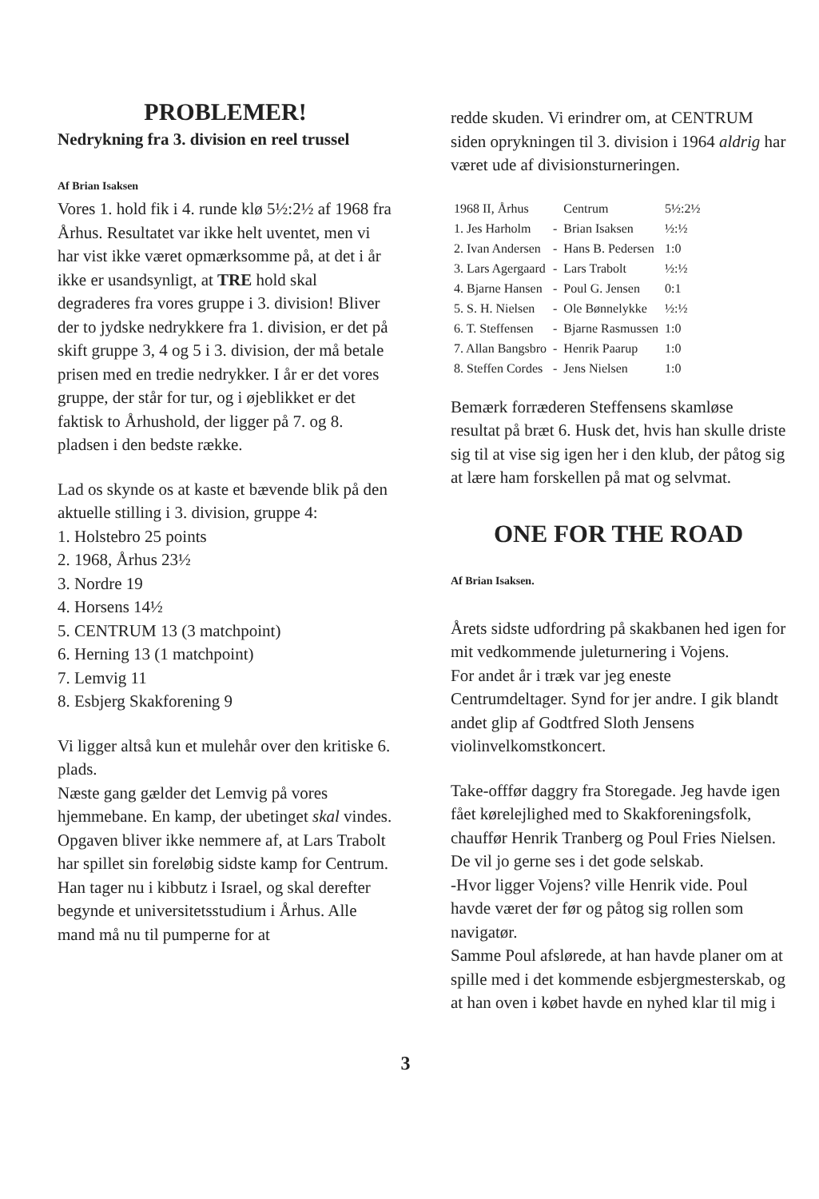PROBLEMER!
Nedrykning fra 3. division en reel trussel
Af Brian Isaksen
Vores 1. hold fik i 4. runde klø 5½:2½ af 1968 fra Århus. Resultatet var ikke helt uventet, men vi har vist ikke været opmærksomme på, at det i år ikke er usandsynligt, at TRE hold skal degraderes fra vores gruppe i 3. division! Bliver der to jydske nedrykkere fra 1. division, er det på skift gruppe 3, 4 og 5 i 3. division, der må betale prisen med en tredie nedrykker. I år er det vores gruppe, der står for tur, og i øjeblikket er det faktisk to Århushold, der ligger på 7. og 8. pladsen i den bedste række.
Lad os skynde os at kaste et bævende blik på den aktuelle stilling i 3. division, gruppe 4:
1. Holstebro 25 points
2. 1968, Århus 23½
3. Nordre 19
4. Horsens 14½
5. CENTRUM 13 (3 matchpoint)
6. Herning 13 (1 matchpoint)
7. Lemvig 11
8. Esbjerg Skakforening 9
Vi ligger altså kun et mulehår over den kritiske 6. plads.
Næste gang gælder det Lemvig på vores hjemmebane. En kamp, der ubetinget skal vindes.
Opgaven bliver ikke nemmere af, at Lars Trabolt har spillet sin foreløbig sidste kamp for Centrum. Han tager nu i kibbutz i Israel, og skal derefter begynde et universitetsstudium i Århus. Alle mand må nu til pumperne for at
redde skuden. Vi erindrer om, at CENTRUM siden oprykningen til 3. division i 1964 aldrig har været ude af divisionsturneringen.
| 1968 II, Århus | | Centrum | 5½:2½ |
| 1. Jes Harholm | - | Brian Isaksen | ½:½ |
| 2. Ivan Andersen | - | Hans B. Pedersen | 1:0 |
| 3. Lars Agergaard | - | Lars Trabolt | ½:½ |
| 4. Bjarne Hansen | - | Poul G. Jensen | 0:1 |
| 5. S. H. Nielsen | - | Ole Bønnelykke | ½:½ |
| 6. T. Steffensen | - | Bjarne Rasmussen | 1:0 |
| 7. Allan Bangsbro | - | Henrik Paarup | 1:0 |
| 8. Steffen Cordes | - | Jens Nielsen | 1:0 |
Bemærk forræderen Steffensens skamløse resultat på bræt 6. Husk det, hvis han skulle driste sig til at vise sig igen her i den klub, der påtog sig at lære ham forskellen på mat og selvmat.
ONE FOR THE ROAD
Af Brian Isaksen.
Årets sidste udfordring på skakbanen hed igen for mit vedkommende juleturnering i Vojens.
For andet år i træk var jeg eneste Centrumdeltager. Synd for jer andre. I gik blandt andet glip af Godtfred Sloth Jensens violinvelkomstkoncert.
Take-offfør daggry fra Storegade. Jeg havde igen fået kørelejlighed med to Skakforeningsfolk, chauffør Henrik Tranberg og Poul Fries Nielsen. De vil jo gerne ses i det gode selskab.
-Hvor ligger Vojens? ville Henrik vide. Poul havde været der før og påtog sig rollen som navigatør.
Samme Poul afslørede, at han havde planer om at spille med i det kommende esbjergmesterskab, og at han oven i købet havde en nyhed klar til mig i
3